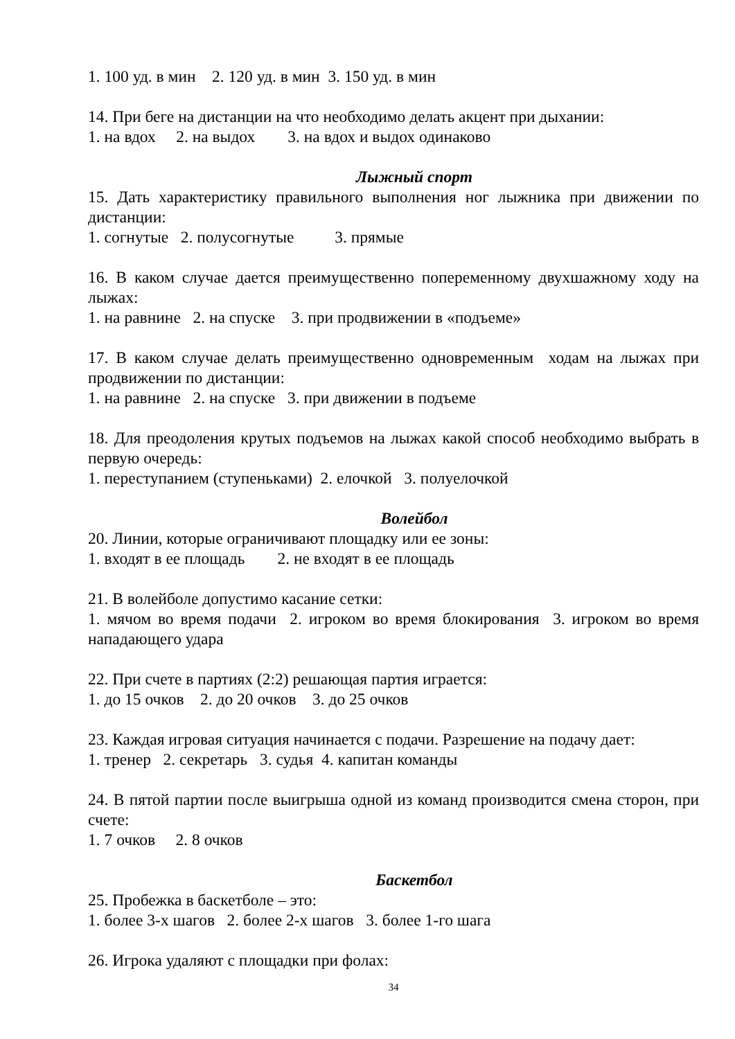1. 100 уд. в мин 2. 120 уд. в мин 3. 150 уд. в мин
14. При беге на дистанции на что необходимо делать акцент при дыхании:
1. на вдох 2. на выдох 3. на вдох и выдох одинаково
Лыжный спорт
15. Дать характеристику правильного выполнения ног лыжника при движении по дистанции:
1. согнутые 2. полусогнутые 3. прямые
16. В каком случае дается преимущественно попеременному двухшажному ходу на лыжах:
1. на равнине 2. на спуске 3. при продвижении в «подъеме»
17. В каком случае делать преимущественно одновременным ходам на лыжах при продвижении по дистанции:
1. на равнине 2. на спуске 3. при движении в подъеме
18. Для преодоления крутых подъемов на лыжах какой способ необходимо выбрать в первую очередь:
1. переступанием (ступеньками) 2. елочкой 3. полуелочкой
Волейбол
20. Линии, которые ограничивают площадку или ее зоны:
1. входят в ее площадь 2. не входят в ее площадь
21. В волейболе допустимо касание сетки:
1. мячом во время подачи 2. игроком во время блокирования 3. игроком во время нападающего удара
22. При счете в партиях (2:2) решающая партия играется:
1. до 15 очков 2. до 20 очков 3. до 25 очков
23. Каждая игровая ситуация начинается с подачи. Разрешение на подачу дает:
1. тренер 2. секретарь 3. судья 4. капитан команды
24. В пятой партии после выигрыша одной из команд производится смена сторон, при счете:
1. 7 очков 2. 8 очков
Баскетбол
25. Пробежка в баскетболе – это:
1. более 3-х шагов 2. более 2-х шагов 3. более 1-го шага
26. Игрока удаляют с площадки при фолах:
34